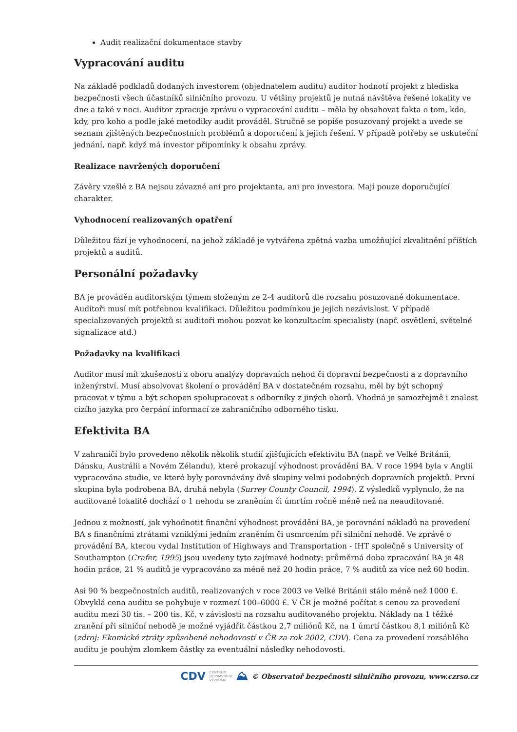Audit realizační dokumentace stavby
Vypracování auditu
Na základě podkladů dodaných investorem (objednatelem auditu) auditor hodnotí projekt z hlediska bezpečnosti všech účastníků silničního provozu. U většiny projektů je nutná návštěva řešené lokality ve dne a také v noci. Auditor zpracuje zprávu o vypracování auditu – měla by obsahovat fakta o tom, kdo, kdy, pro koho a podle jaké metodiky audit prováděl. Stručně se popíše posuzovaný projekt a uvede se seznam zjištěných bezpečnostních problémů a doporučení k jejich řešení. V případě potřeby se uskuteční jednání, např. když má investor připomínky k obsahu zprávy.
Realizace navržených doporučení
Závěry vzešlé z BA nejsou závazné ani pro projektanta, ani pro investora. Mají pouze doporučující charakter.
Vyhodnocení realizovaných opatření
Důležitou fází je vyhodnocení, na jehož základě je vytvářena zpětná vazba umožňující zkvalitnění příštích projektů a auditů.
Personální požadavky
BA je prováděn auditorským týmem složeným ze 2-4 auditorů dle rozsahu posuzované dokumentace. Auditoři musí mít potřebnou kvalifikaci. Důležitou podmínkou je jejich nezávislost. V případě specializovaných projektů si auditoři mohou pozvat ke konzultacím specialisty (např. osvětlení, světelné signalizace atd.)
Požadavky na kvalifikaci
Auditor musí mít zkušenosti z oboru analýzy dopravních nehod či dopravní bezpečnosti a z dopravního inženýrství. Musí absolvovat školení o provádění BA v dostatečném rozsahu, měl by být schopný pracovat v týmu a být schopen spolupracovat s odborníky z jiných oborů. Vhodná je samozřejmě i znalost cizího jazyka pro čerpání informací ze zahraničního odborného tisku.
Efektivita BA
V zahraničí bylo provedeno několik několik studií zjišťujících efektivitu BA (např. ve Velké Británii, Dánsku, Austrálii a Novém Zélandu), které prokazují výhodnost provádění BA. V roce 1994 byla v Anglii vypracována studie, ve které byly porovnávány dvě skupiny velmi podobných dopravních projektů. První skupina byla podrobena BA, druhá nebyla (Surrey County Council, 1994). Z výsledků vyplynulo, že na auditované lokalitě dochází o 1 nehodu se zraněním či úmrtím ročně méně než na neauditované.
Jednou z možností, jak vyhodnotit finanční výhodnost provádění BA, je porovnání nákladů na provedení BA s finančními ztrátami vzniklými jedním zraněním či usmrcením při silniční nehodě. Ve zprávě o provádění BA, kterou vydal Institution of Highways and Transportation - IHT společně s University of Southampton (Crafer, 1995) jsou uvedeny tyto zajímavé hodnoty: průměrná doba zpracování BA je 48 hodin práce, 21 % auditů je vypracováno za méně než 20 hodin práce, 7 % auditů za více než 60 hodin.
Asi 90 % bezpečnostních auditů, realizovaných v roce 2003 ve Velké Británii stálo méně než 1000 £. Obvyklá cena auditu se pohybuje v rozmezí 100–6000 £. V ČR je možné počítat s cenou za provedení auditu mezi 30 tis. – 200 tis. Kč, v závislosti na rozsahu auditovaného projektu. Náklady na 1 těžké zranění při silniční nehodě je možné vyjádřit částkou 2,7 miliónů Kč, na 1 úmrtí částkou 8,1 miliónů Kč (zdroj: Ekomické ztráty způsobené nehodovostí v ČR za rok 2002, CDV). Cena za provedení rozsáhlého auditu je pouhým zlomkem částky za eventuální následky nehodovosti.
CDV CENTRUM
DOPRAVNÍHO
VÝZKUMU ⛰ © Observatoř bezpečnosti silničního provozu, www.czrso.cz